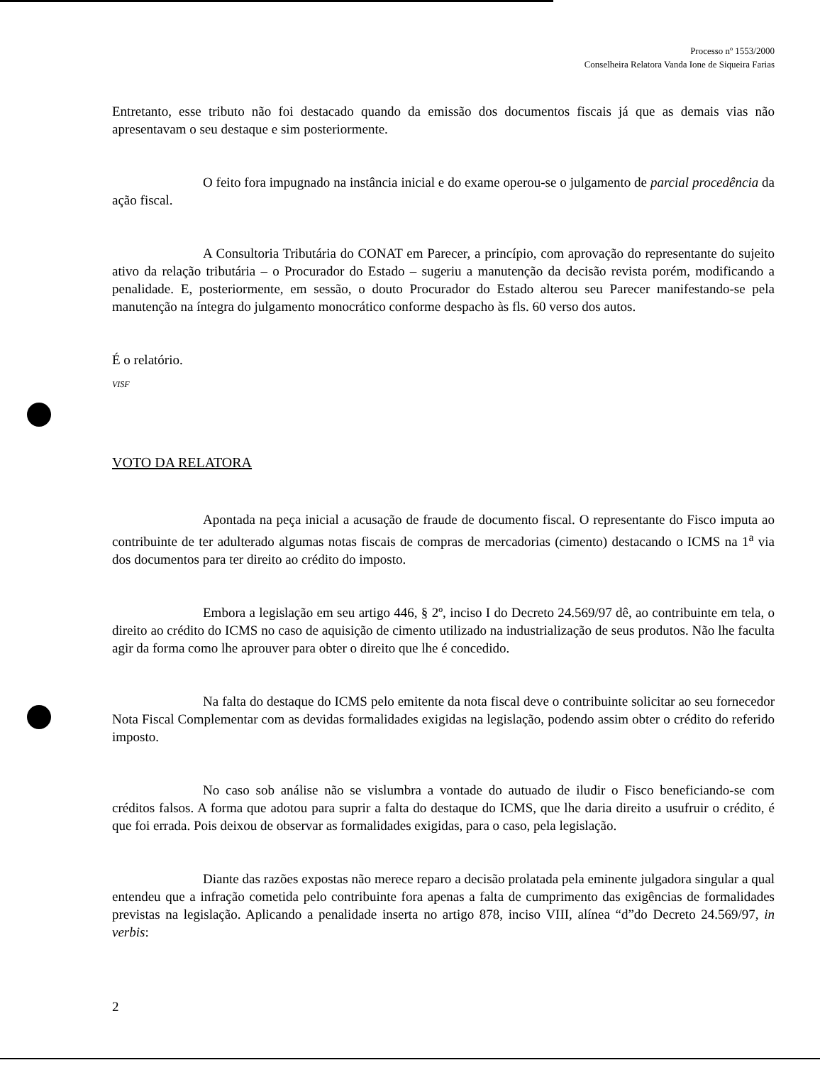Processo nº 1553/2000
Conselheira Relatora Vanda Ione de Siqueira Farias
Entretanto, esse tributo não foi destacado quando da emissão dos documentos fiscais já que as demais vias não apresentavam o seu destaque e sim posteriormente.
O feito fora impugnado na instância inicial e do exame operou-se o julgamento de parcial procedência da ação fiscal.
A Consultoria Tributária do CONAT em Parecer, a princípio, com aprovação do representante do sujeito ativo da relação tributária – o Procurador do Estado – sugeriu a manutenção da decisão revista porém, modificando a penalidade. E, posteriormente, em sessão, o douto Procurador do Estado alterou seu Parecer manifestando-se pela manutenção na íntegra do julgamento monocrático conforme despacho às fls. 60 verso dos autos.
É o relatório.
VISF
VOTO DA RELATORA
Apontada na peça inicial a acusação de fraude de documento fiscal. O representante do Fisco imputa ao contribuinte de ter adulterado algumas notas fiscais de compras de mercadorias (cimento) destacando o ICMS na 1<sup>a</sup> via dos documentos para ter direito ao crédito do imposto.
Embora a legislação em seu artigo 446, § 2º, inciso I do Decreto 24.569/97 dê, ao contribuinte em tela, o direito ao crédito do ICMS no caso de aquisição de cimento utilizado na industrialização de seus produtos. Não lhe faculta agir da forma como lhe aprouver para obter o direito que lhe é concedido.
Na falta do destaque do ICMS pelo emitente da nota fiscal deve o contribuinte solicitar ao seu fornecedor Nota Fiscal Complementar com as devidas formalidades exigidas na legislação, podendo assim obter o crédito do referido imposto.
No caso sob análise não se vislumbra a vontade do autuado de iludir o Fisco beneficiando-se com créditos falsos. A forma que adotou para suprir a falta do destaque do ICMS, que lhe daria direito a usufruir o crédito, é que foi errada. Pois deixou de observar as formalidades exigidas, para o caso, pela legislação.
Diante das razões expostas não merece reparo a decisão prolatada pela eminente julgadora singular a qual entendeu que a infração cometida pelo contribuinte fora apenas a falta de cumprimento das exigências de formalidades previstas na legislação. Aplicando a penalidade inserta no artigo 878, inciso VIII, alínea “d”do Decreto 24.569/97, in verbis:
2